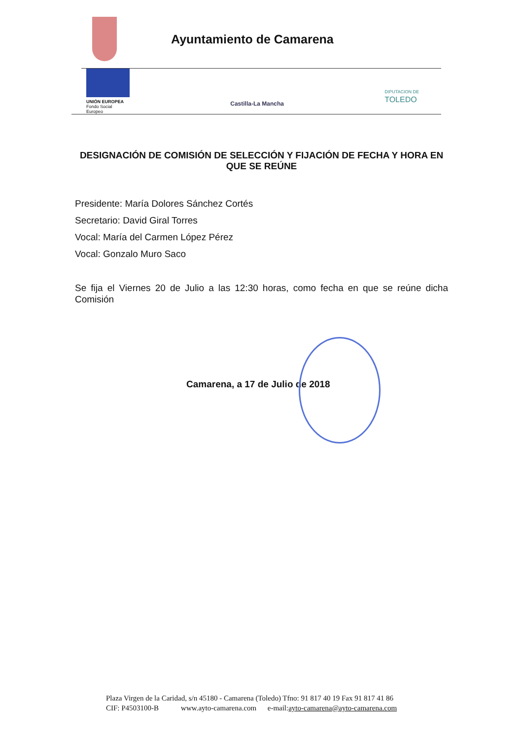Ayuntamiento de Camarena
UNIÓN EUROPEA
Fondo Social Europeo
Castilla-La Mancha
DIPUTACION DE
TOLEDO
DESIGNACIÓN DE COMISIÓN DE SELECCIÓN Y FIJACIÓN DE FECHA Y HORA EN QUE SE REÚNE
Presidente: María Dolores Sánchez Cortés
Secretario: David Giral Torres
Vocal: María del Carmen López Pérez
Vocal: Gonzalo Muro Saco
Se fija el Viernes 20 de Julio a las 12:30 horas, como fecha en que se reúne dicha Comisión
Camarena, a 17 de Julio de 2018
Plaza Virgen de la Caridad, s/n 45180 - Camarena (Toledo) Tfno: 91 817 40 19 Fax 91 817 41 86
CIF: P4503100-B www.ayto-camarena.com e-mail:ayto-camarena@ayto-camarena.com